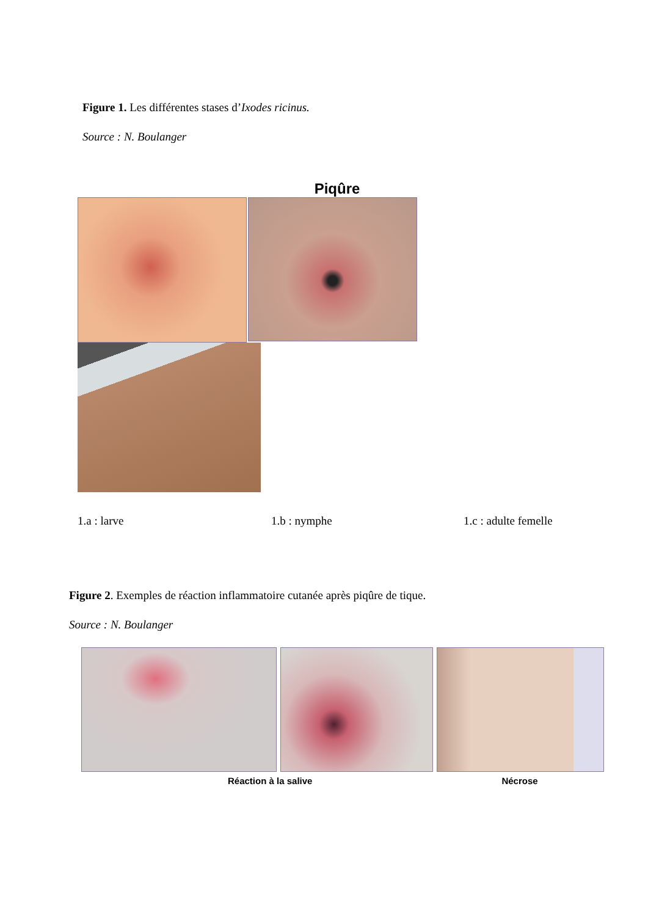Figure 1. Les différentes stases d’Ixodes ricinus.
Source : N. Boulanger
Piqûre
1.a : larve 1.b : nymphe 1.c : adulte femelle
Figure 2. Exemples de réaction inflammatoire cutanée après piqûre de tique.
Source : N. Boulanger
Réaction à la salive Nécrose